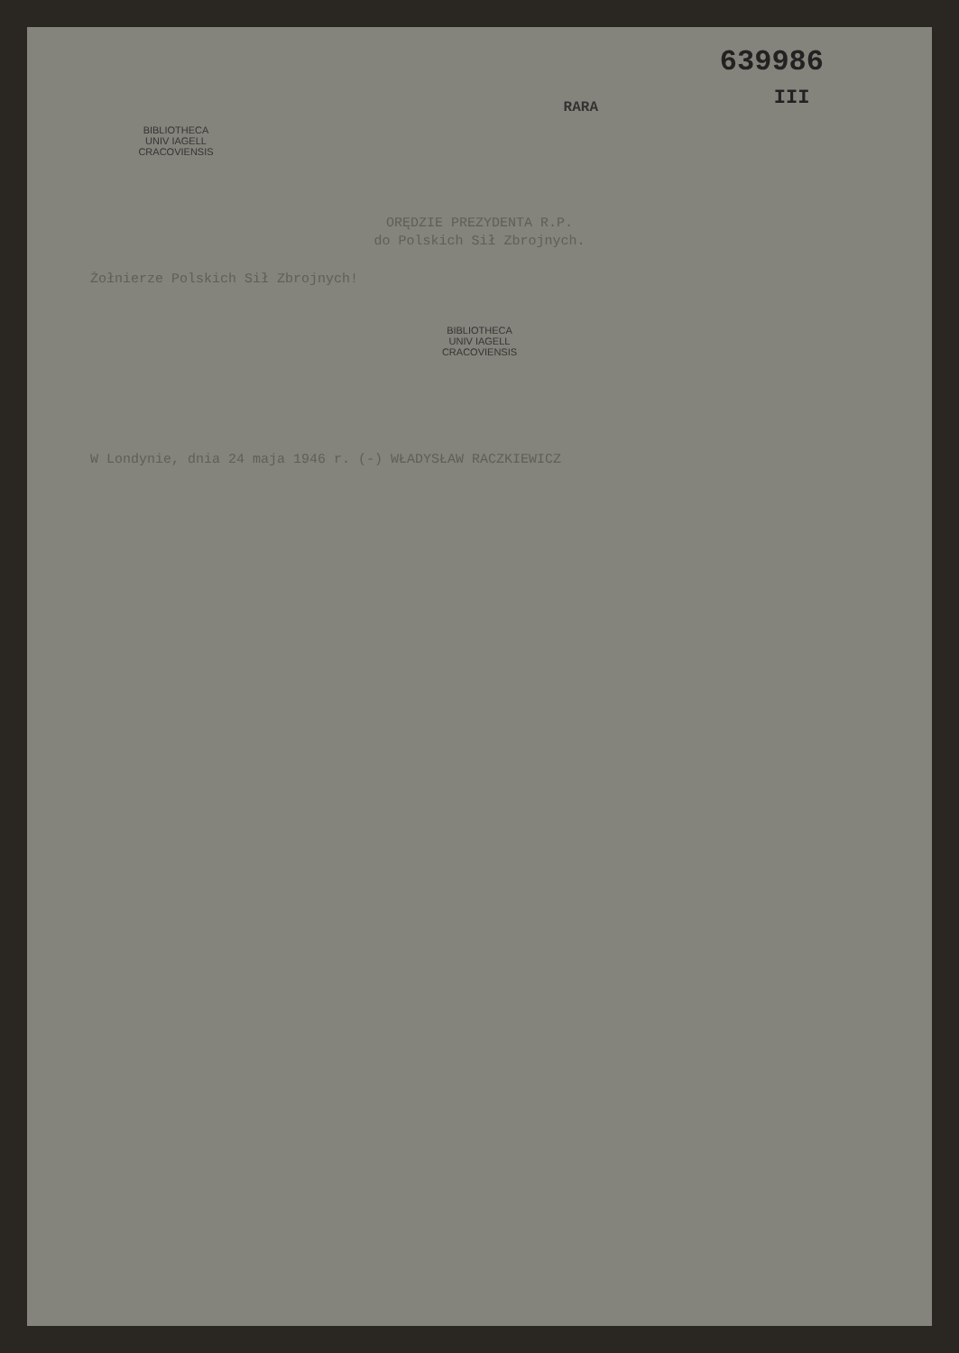639986
III
RARA
BIBLIOTHECA
UNIV IAGELL
CRACOVIENSIS
ORĘDZIE PREZYDENTA R.P.
do Polskich Sił Zbrojnych.
Żołnierze Polskich Sił Zbrojnych!
BIBLIOTHECA
UNIV IAGELL
CRACOVIENSIS
W Londynie, dnia 24 maja 1946 r. (-) WŁADYSŁAW RACZKIEWICZ